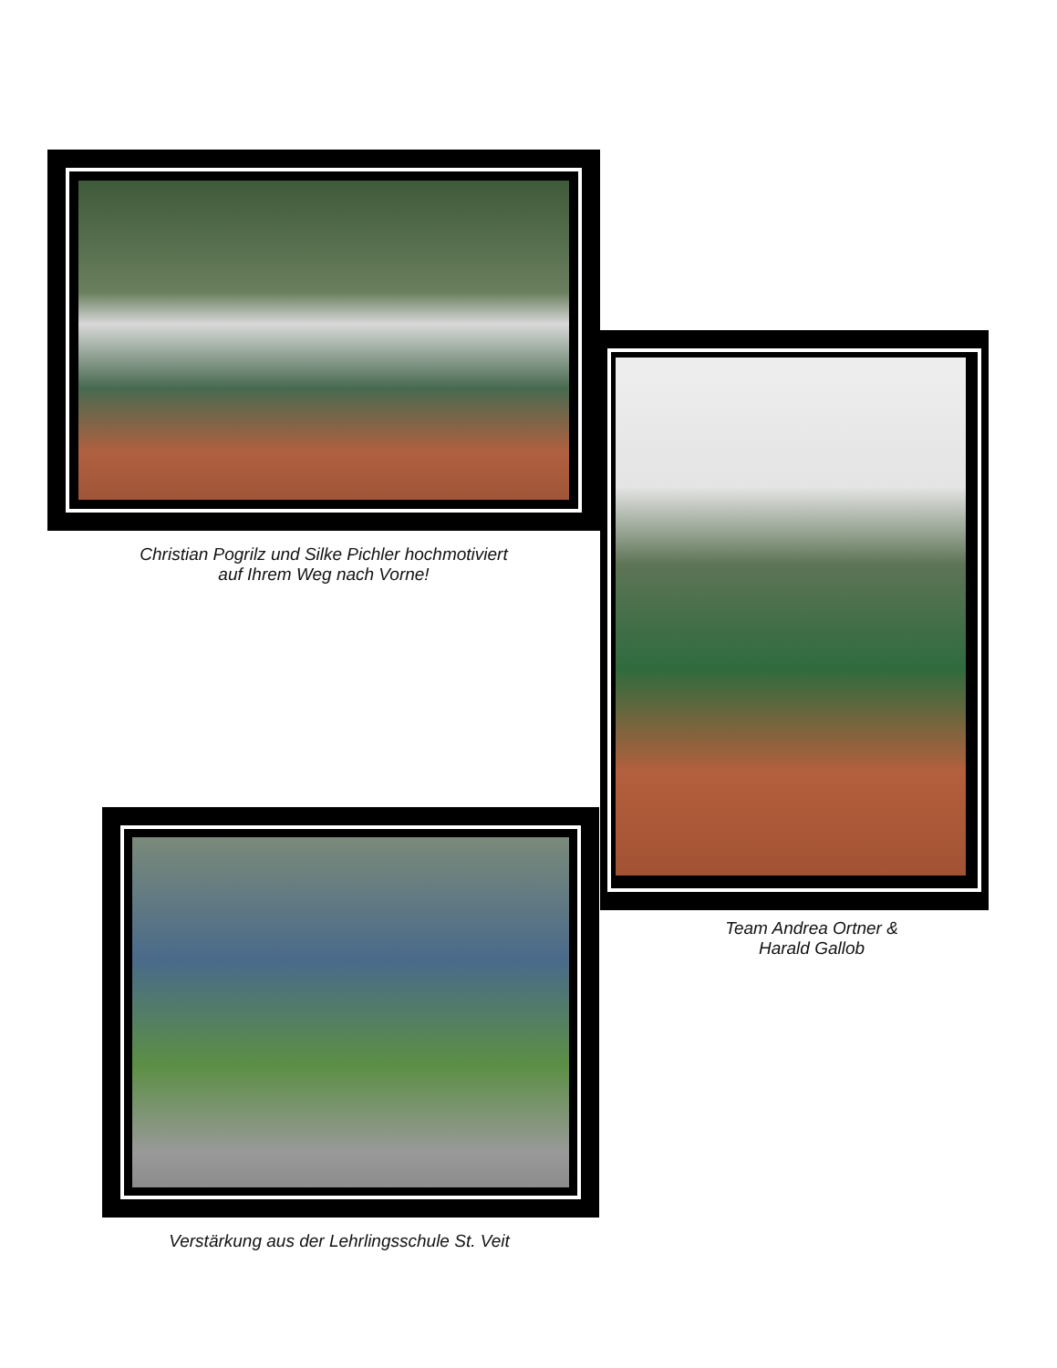Christian Pogrilz und Silke Pichler hochmotiviert
auf Ihrem Weg nach Vorne!
Team Andrea Ortner &
Harald Gallob
Verstärkung aus der Lehrlingsschule St. Veit